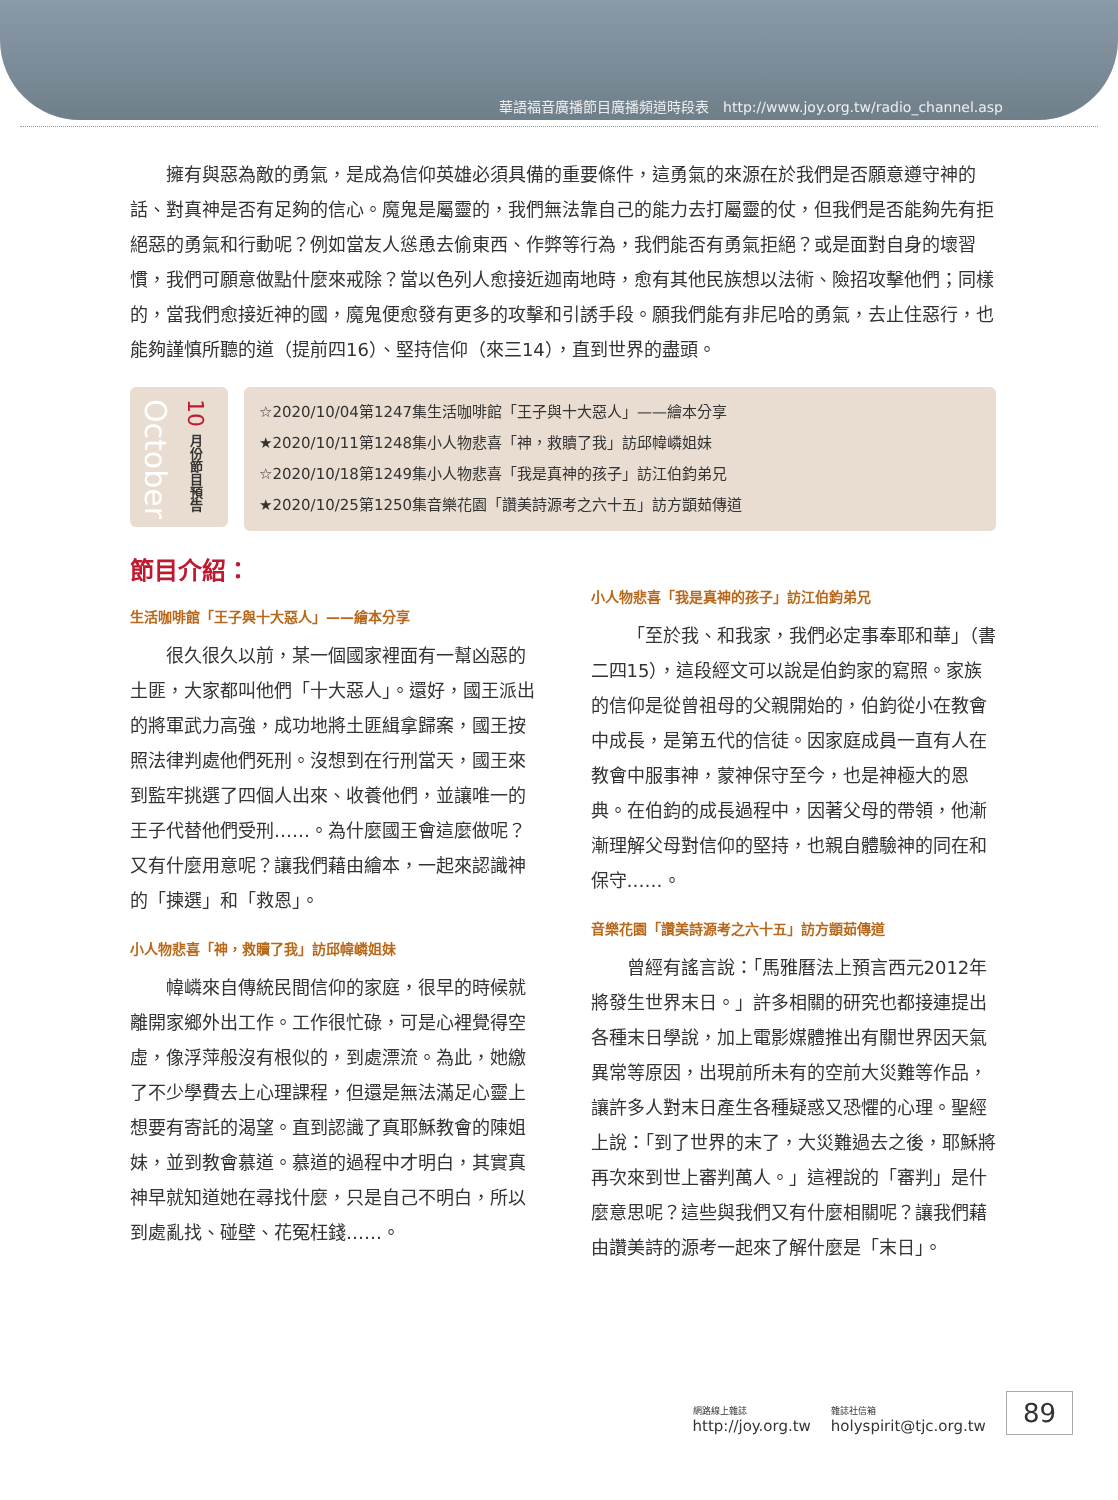華語福音廣播節目廣播頻道時段表　http://www.joy.org.tw/radio_channel.asp
擁有與惡為敵的勇氣，是成為信仰英雄必須具備的重要條件，這勇氣的來源在於我們是否願意遵守神的話、對真神是否有足夠的信心。魔鬼是屬靈的，我們無法靠自己的能力去打屬靈的仗，但我們是否能夠先有拒絕惡的勇氣和行動呢？例如當友人慫恿去偷東西、作弊等行為，我們能否有勇氣拒絕？或是面對自身的壞習慣，我們可願意做點什麼來戒除？當以色列人愈接近迦南地時，愈有其他民族想以法術、險招攻擊他們；同樣的，當我們愈接近神的國，魔鬼便愈發有更多的攻擊和引誘手段。願我們能有非尼哈的勇氣，去止住惡行，也能夠謹慎所聽的道（提前四16）、堅持信仰（來三14），直到世界的盡頭。
October
10 月份節目預告
☆2020/10/04第1247集生活咖啡館「王子與十大惡人」——繪本分享
★2020/10/11第1248集小人物悲喜「神，救贖了我」訪邱幃嶙姐妹
☆2020/10/18第1249集小人物悲喜「我是真神的孩子」訪江伯鈞弟兄
★2020/10/25第1250集音樂花園「讚美詩源考之六十五」訪方顗茹傳道
節目介紹：
生活咖啡館「王子與十大惡人」——繪本分享
很久很久以前，某一個國家裡面有一幫凶惡的土匪，大家都叫他們「十大惡人」。還好，國王派出的將軍武力高強，成功地將土匪緝拿歸案，國王按照法律判處他們死刑。沒想到在行刑當天，國王來到監牢挑選了四個人出來、收養他們，並讓唯一的王子代替他們受刑……。為什麼國王會這麼做呢？又有什麼用意呢？讓我們藉由繪本，一起來認識神的「揀選」和「救恩」。
小人物悲喜「神，救贖了我」訪邱幃嶙姐妹
幃嶙來自傳統民間信仰的家庭，很早的時候就離開家鄉外出工作。工作很忙碌，可是心裡覺得空虛，像浮萍般沒有根似的，到處漂流。為此，她繳了不少學費去上心理課程，但還是無法滿足心靈上想要有寄託的渴望。直到認識了真耶穌教會的陳姐妹，並到教會慕道。慕道的過程中才明白，其實真神早就知道她在尋找什麼，只是自己不明白，所以到處亂找、碰壁、花冤枉錢……。
小人物悲喜「我是真神的孩子」訪江伯鈞弟兄
「至於我、和我家，我們必定事奉耶和華」（書二四15），這段經文可以說是伯鈞家的寫照。家族的信仰是從曾祖母的父親開始的，伯鈞從小在教會中成長，是第五代的信徒。因家庭成員一直有人在教會中服事神，蒙神保守至今，也是神極大的恩典。在伯鈞的成長過程中，因著父母的帶領，他漸漸理解父母對信仰的堅持，也親自體驗神的同在和保守……。
音樂花園「讚美詩源考之六十五」訪方顗茹傳道
曾經有謠言說：「馬雅曆法上預言西元2012年將發生世界末日。」許多相關的研究也都接連提出各種末日學說，加上電影媒體推出有關世界因天氣異常等原因，出現前所未有的空前大災難等作品，讓許多人對末日產生各種疑惑又恐懼的心理。聖經上說：「到了世界的末了，大災難過去之後，耶穌將再次來到世上審判萬人。」這裡說的「審判」是什麼意思呢？這些與我們又有什麼相關呢？讓我們藉由讚美詩的源考一起來了解什麼是「末日」。
網路線上雜誌
http://joy.org.tw
雜誌社信箱
holyspirit@tjc.org.tw
89